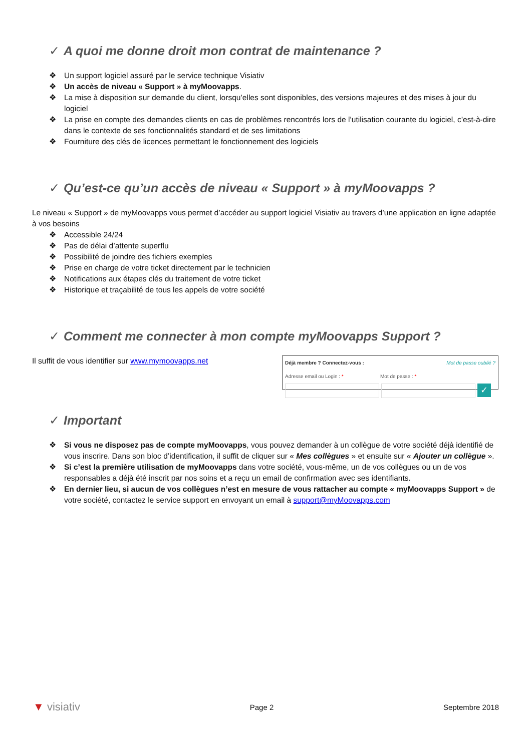✓ A quoi me donne droit mon contrat de maintenance ?
❖ Un support logiciel assuré par le service technique Visiativ
❖ Un accès de niveau « Support » à myMoovapps.
❖ La mise à disposition sur demande du client, lorsqu’elles sont disponibles, des versions majeures et des mises à jour du logiciel
❖ La prise en compte des demandes clients en cas de problèmes rencontrés lors de l’utilisation courante du logiciel, c’est-à-dire dans le contexte de ses fonctionnalités standard et de ses limitations
❖ Fourniture des clés de licences permettant le fonctionnement des logiciels
✓ Qu’est-ce qu’un accès de niveau « Support » à myMoovapps ?
Le niveau « Support » de myMoovapps vous permet d’accéder au support logiciel Visiativ au travers d’une application en ligne adaptée à vos besoins
❖ Accessible 24/24
❖ Pas de délai d’attente superflu
❖ Possibilité de joindre des fichiers exemples
❖ Prise en charge de votre ticket directement par le technicien
❖ Notifications aux étapes clés du traitement de votre ticket
❖ Historique et traçabilité de tous les appels de votre société
✓ Comment me connecter à mon compte myMoovapps Support ?
Il suffit de vous identifier sur www.mymoovapps.net
Déjà membre ? Connectez-vous : Mot de passe oublié ?
Adresse email ou Login : * Mot de passe : *
✓
✓ Important
❖ Si vous ne disposez pas de compte myMoovapps, vous pouvez demander à un collègue de votre société déjà identifié de vous inscrire. Dans son bloc d’identification, il suffit de cliquer sur « Mes collègues » et ensuite sur « Ajouter un collègue ».
❖ Si c’est la première utilisation de myMoovapps dans votre société, vous-même, un de vos collègues ou un de vos responsables a déjà été inscrit par nos soins et a reçu un email de confirmation avec ses identifiants.
❖ En dernier lieu, si aucun de vos collègues n’est en mesure de vous rattacher au compte « myMoovapps Support » de votre société, contactez le service support en envoyant un email à support@myMoovapps.com
▼ visiativ Page 2 Septembre 2018